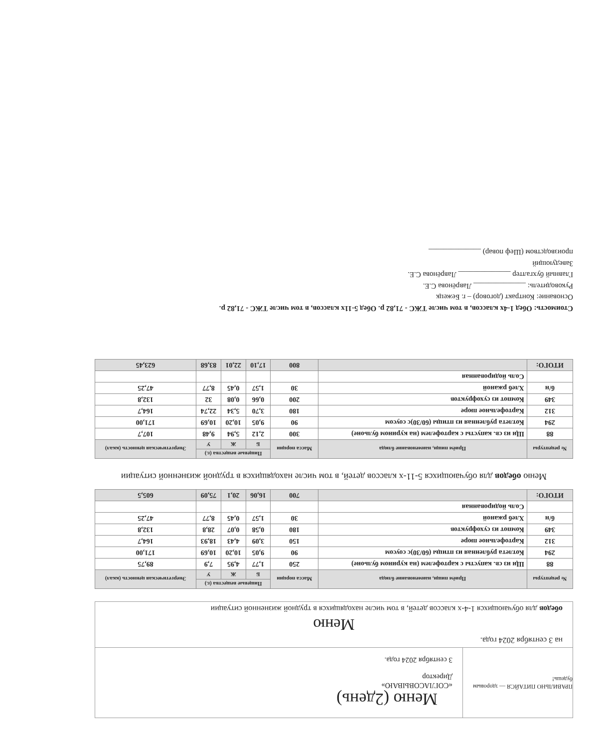ПРАВИЛЬНО ПИТАЙСЯ — здоровым будешь!
Меню (2день)
«СОГЛАСОВЫВАЮ»
Директор
3 сентября 2024 года.
на 3 сентября 2024 года.
Меню
обедов для обучающихся 1-4-х классов детей, в том числе находящихся в трудной жизненной ситуации
| № рецептуры | Приём пищи, наименование блюда | Масса порции | Пищевые вещества (г.) | | | Энергетическая ценность (ккал) |
| --- | --- | --- | --- | --- | --- | --- |
| | | | Б | Ж | У | |
| 88 | Щи из св. капусты с картофелем (на курином бульоне) | 250 | 1,77 | 4,95 | 7,9 | 89,75 |
| 294 | Котлета рубленная из птицы (60/30)с соусом | 90 | 9,05 | 10,20 | 10,69 | 171,00 |
| 312 | Картофельное пюре | 150 | 3,09 | 4,43 | 18,93 | 164,7 |
| 349 | Компот из сухофруктов | 180 | 0,58 | 0,07 | 28,8 | 132,8 |
| б/н | Хлеб ржаной | 30 | 1,57 | 0,45 | 8,77 | 47,25 |
| | Соль йодированная | | | | | |
| ИТОГО: | | 700 | 16,06 | 20,1 | 75,09 | 605,5 |
Меню обедов для обучающихся 5-11-х классов детей, в том числе находящихся в трудной жизненной ситуации
| № рецептуры | Приём пищи, наименование блюда | Масса порции | Пищевые вещества (г.) | | | Энергетическая ценность (ккал) |
| --- | --- | --- | --- | --- | --- | --- |
| | | | Б | Ж | У | |
| 88 | Щи из св. капусты с картофелем (на курином бульоне) | 300 | 2,12 | 5,94 | 9,48 | 107,7 |
| 294 | Котлета рубленная из птицы (60/30)с соусом | 90 | 9,05 | 10,20 | 10,69 | 171,00 |
| 312 | Картофельное пюре | 180 | 3,70 | 5,34 | 22,74 | 164,7 |
| 349 | Компот из сухофруктов | 200 | 0,66 | 0,08 | 32 | 132,8 |
| б/н | Хлеб ржаной | 30 | 1,57 | 0,45 | 8,77 | 47,25 |
| | Соль йодированная | | | | | |
| ИТОГО: | | 800 | 17,10 | 22,01 | 83,68 | 623,45 |
Стоимость: Обед 1-4х классов, в том числе ТЖС - 71,82 р. Обед 5-11х классов, в том числе ТЖС - 71,82 р.
Основание: Контракт (договор) – г. Бежецк
Руководитель: ______________ Лаврёнова С.Е.
Главный бухгалтер ______________ Лаврёнова С.Е.
Заведующий
производством (Шеф повар) ______________